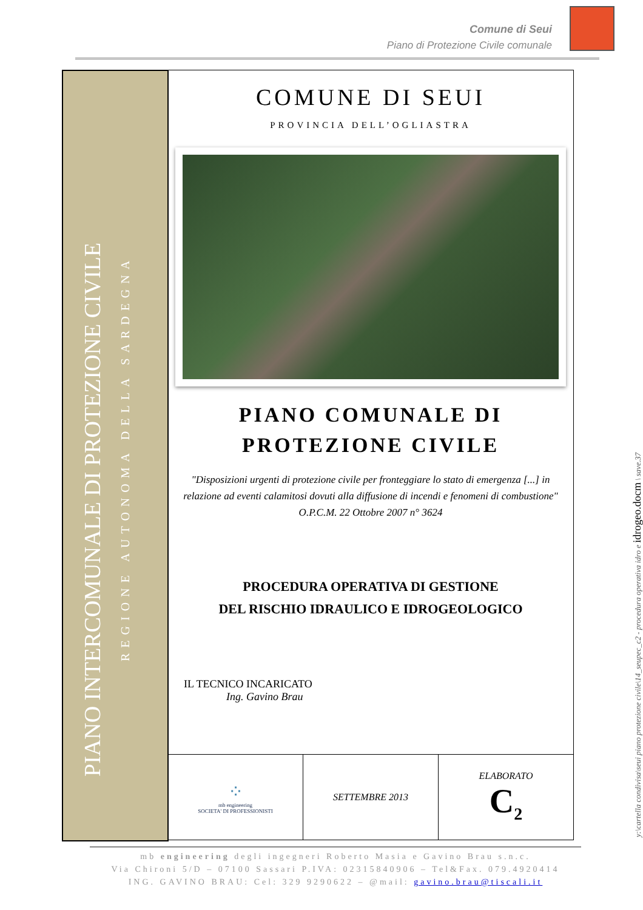Comune di Seui
Piano di Protezione Civile comunale
PIANO INTERCOMUNALE DI PROTEZIONE CIVILE
REGIONE AUTONOMA DELLA SARDEGNA
COMUNE DI SEUI
PROVINCIA DELL’OGLIASTRA
PIANO COMUNALE DI
PROTEZIONE CIVILE
"Disposizioni urgenti di protezione civile per fronteggiare lo stato di emergenza [...] in relazione ad eventi calamitosi dovuti alla diffusione di incendi e fenomeni di combustione"
O.P.C.M. 22 Ottobre 2007 n° 3624
PROCEDURA OPERATIVA DI GESTIONE
DEL RISCHIO IDRAULICO E IDROGEOLOGICO
IL TECNICO INCARICATO
Ing. Gavino Brau
⁘
mb engineering
SOCIETA' DI PROFESSIONISTI
SETTEMBRE 2013 ELABORATO
C<sub>2</sub>
y:\cartella condivisa\seui piano protezione civile\14_seupec_c2 - procedura operativa idro e idrogeo.docm \ save.37
mb engineering degli ingegneri Roberto Masia e Gavino Brau s.n.c.
Via Chironi 5/D – 07100 Sassari P.IVA: 02315840906 – Tel&Fax. 079.4920414
ING. GAVINO BRAU: Cel: 329 9290622 – @mail: gavino.brau@tiscali.it